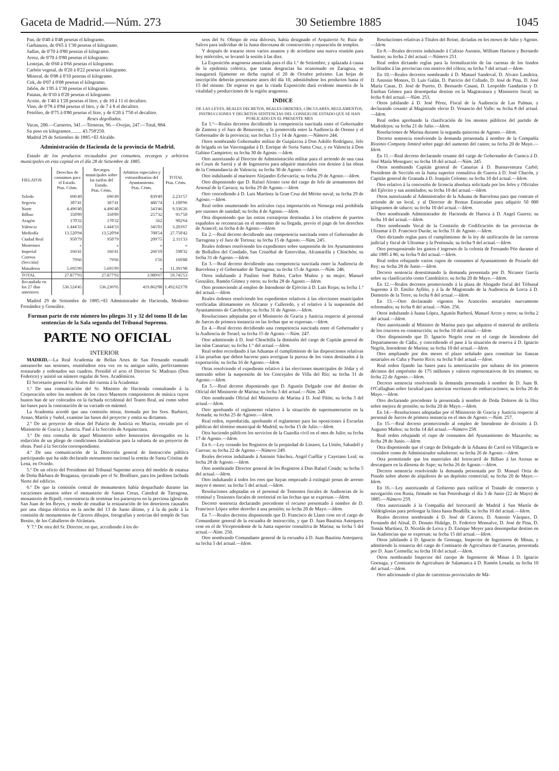Gaceta de Madrid.—Núm. 273 30 Setiembre 1885 1045
Pan, de 0'40 á 0'48 pesetas el kilogramo.
Garbanzos, de 0'65 á 1'30 pesetas el kilogramo.
Judías, de 0'70 á 0'80 pesetas el kilogramo.
Arroz, de 0'70 á 0'80 pesetas el kilogramo.
Lentejas, de 0'60 á 0'66 pesetas el kilogramo.
Carbón vegetal, de 0'20 á 0'22 pesetas el kilogramo.
Mineral, de 0'08 á 0'10 pesetas el kilogramo.
Cok, de 0'07 á 0'08 pesetas el kilogramo.
Jabón, de 1'05 á 1'30 pesetas el kilogramo.
Patatas, de 0'10 á 0'20 pesetas el kilogramo.
Aceite, de 1'40 á 1'20 pesetas el litro, y de 10 á 11 el decalitro.
Vino, de 0'78 á 0'84 pesetas el litro, y de 7 á 8 el decalitro.
Petróleo, de 0'75 á 0'80 pesetas el litro, y de 6'20 á 7'50 el decalitro.
Reses degolladas.
Vacas, 200.—Carneros, 341.—Terneras, 96.—Ovejas, 247.—Total, 884.
Su peso en kilogramos......... 43.758'250.
Madrid 29 de Setiembre de 1885.=El Alcalde.
Administración de Hacienda de la provincia de Madrid.
Estado de los productos recaudados por consumos, recargos y arbitrios municipales en esta capital en el día 28 de Setiembre de 1885.
| FIELATOS | Derechos de consumos para el Estado. Ptas. Cénts. | Recargos municipales sobre las tarifas del Estado. Ptas. Cénts. | Arbitrios especiales y extraordinarios del Ayuntamiento. Ptas. Cénts. | TOTAL Ptas. Cénts. |
| --- | --- | --- | --- | --- |
| Toledo | 696'49 | 696'49 | 839'49 | 2.231'57 |
| Segovia | 307'41 | 307'41 | 486'74 | 1.100'96 |
| Norte | 4.496'40 | 4.496'40 | 343'46 | 9.336'26 |
| Bilbao | 350'09 | 350'09 | 257'32 | 957'50 |
| Aragón | 170'32 | 170'32 | 562 | 902'64 |
| Valencia | 1.444'33 | 1.444'33 | 345'01 | 3.203'67 |
| Mediodía | 13.520'94 | 13.520'94 | 708'54 | 27.750'42 |
| Ciudad Real | 950'79 | 950'79 | 209'75 | 2.111'33 |
| Mostenses | » | » | » | » |
| Imperial | 166'41 | 166'41 | 266'10 | 598'32 |
| Correos (Sección) | 79'66 | 79'66 | 1'56 | 160'88 |
| Mataderos | 5.695'99 | 5.695'99 | » | 11.391'98 |
| TOTAL | 27.877'93 | 27.877'93 | 3.989'67 | 59.745'53 |
| Recaudado en los 27 días anteriores | 536.524'45 | 536.236'95 | 419.862'08 | 1.492.623'78 |
Madrid 29 de Setiembre de 1885.=El Administrador de Hacienda, Modesto Fernández y González.
Forman parte de este número los pliegos 31 y 32 del tomo II de las sentencias de la Sala segunda del Tribunal Supremo.
PARTE NO OFICIAL
INTERIOR
MADRID.—La Real Academia de Bellas Artes de San Fernando reanudó anteanoche sus sesiones, reuniéndose otra vez en su antiguo salón, perfectamente restaurado y ordenados sus cuadros. Presidió el acto el Director Sr. Madrazo (Don Federico) y asistió un número regular de Sres. Académicos.
El Secretario general Sr. Avalos dió cuenta á la Academia:
1.º De una comunicación del Sr. Ministro de Hacienda consultando á la Corporación sobre los nombres de los cinco Maestros compositores de música cuyos bustos han de ser colocados en la fachada occidental del Teatro Real, así como sobre las bases para la contratación de su vaciado en mármol.
La Academia acordó que una comisión mixta, formada por los Sres. Barbieri, Arnao, Martín y Suñol, examine las bases del proyecto y emita su dictamen.
2.º De un proyecto de obras del Palacio de Justicia en Murcia, enviado por el Ministerio de Gracia y Justicia. Pasó á la Sección de Arquitectura.
3.º De otra consulta de aquel Ministerio sobre honorarios devengados en la redacción de un pliego de condiciones facultativas para la subasta de un proyecto de obras. Pasó á la Sección correspondiente.
4.º De una comunicación de la Dirección general de Instrucción pública participando que ha sido declarado monumento nacional la ermita de Santa Cristina de Lena, en Oviedo.
5.º De un oficio del Presidente del Tribunal Supremo acerca del modelo de estatua de Doña Bárbara de Braganza, ejecutado por el Sr. Benlliure, para los jardines fachada Norte del edificio.
6.º De que la comisión central de monumentos había despachado durante las vacaciones asuntos sobre el monasterio de Santas Creus, Catedral de Tarragona, monasterio de Ripoll; conveniencia de terminar los pararrayos en la preciosa iglesia de San Juan de los Reyes, y modo de estudiar la restauración de los deterioros causados por una chispa eléctrica en la noche del 13 de Junio último, y á la de pedir á la comisión de monumentos de Cáceres dibujos, fotografías y noticias del templo de San Benito, de los Caballeros de Alcántara.
Y 7.º De otra del Sr. Director, en que, accediendo á los de-
seos del Sr. Obispo de esta diócesis, había designado el Arquitecto Sr. Ruiz de Salces para individuo de la Junta diocesana de construcción y reparación de templos.
Y después de tratarse otros varios asuntos y de acordarse una nueva reunión para hoy miércoles, se levantó la sesión á las diez.
La Exposición aragonesa anunciada para el día 1.º de Setiembre, y aplazada á causa de la epidemia colérica, que tantas desgracias ha ocasionado en Zaragoza, se inaugurará fijamente en dicha capital el 20 de Octubre próximo. Las hojas de inscripción deberán presentarse antes del día 10, admitiéndose los productos hasta el 15 del mismo. De esperar es que la citada Exposición dará evidente muestra de la vitalidad y producciones de la región aragonesa.
INDICE
DE LAS LEYES, REALES DECRETOS, REALES ÓRDENES, CIRCULARES, REGLAMENTOS, INSTRUCCIONES Y DECRETOS SENTENCIAS DEL CONSEJO DE ESTADO QUE SE HAN PUBLICADO EN EL PRESENTE MES
En 1.º—Reales decretos decidiendo la competencia suscitada entre el Gobernador de Zamora y el Juez de Benavente, y la promovida entre la Audiencia de Orense y el Gobernador de la provincia; sus fechas 13 y 14 de Agosto.—Número 244.
Otros nombrando Gobernador militar de Guipúzcoa á Don Adolfo Rodríguez, Jefe de brigada en las Vascongadas á D. Enrique de Soria Santa Cruz, y en Valencia á Don Gabino Campietro; su fecha 30 de Agosto.—Idem.
Otro autorizando al Director de Administración militar para el arriendo de una casa en Cours de Sarriá y al de Ingenieros para adquirir materiales con destino á las obras de la Comandancia de Valencia; su fecha 30 de Agosto.—Idem.
Otro indultando al marinero Alejandro Echevarría; su fecha 29 de Agosto.—Idem.
Otro disponiendo que D. Rafael Alonso cese del cargo de Jefe de armamentos del Arsenal de la Carraca; su fecha 29 de Agosto.—Idem.
Otro concediendo á D. Luis Martínez la Gran Cruz del Mérito naval; su fecha 29 de Agosto.—Idem.
Real orden enumerando los artículos cuya importación en Noruega está prohibida por razones de sanidad; su fecha 4 de Agosto.—Idem.
Otra disponiendo que las ostras extranjeras destinadas á los criaderos de puertos españoles se reconozcan en el momento de su llegada, previo el pago de los derechos de Arancel; su fecha 4 de Agosto.—Idem.
En 2.—Real decreto decidiendo una competencia suscitada entre el Gobernador de Tarragona y el Juez de Tortosa; su fecha 15 de Agosto.—Núm. 245.
Reales órdenes resolviendo los expedientes sobre suspensión de los Ayuntamientos de Bollullos del Condado, San Cristóbal de Entreviñas, Alcantarilla y Chinchón; su fecha 31 de Agosto.—Idem.
En 3.—Real decreto decidiendo una competencia suscitada entre la Audiencia de Barcelona y el Gobernador de Tarragona; su fecha 15 de Agosto.—Núm. 246.
Otros indultando á Paulino José Rubio, Carlos Muñoz y su mujer, Manuel González, Ramón Gómez y otros; su fecha 28 de Agosto.—Idem.
Otro promoviendo al empleo de Intendente de Ejército á D. Luis Rojas; su fecha 1.º del actual.—Idem.
Reales órdenes resolviendo los expedientes relativos á las elecciones municipales verificadas últimamente en Alicante y Culleredo, y el relativo á la suspensión del Ayuntamiento de Carchelejo; su fecha 31 de Agosto.—Idem.
Resoluciones adoptadas por el Ministerio de Gracia y Justicia respecto al personal de Jueces de primera instancia en las fechas que se expresan.—Idem.
En 4.—Real decreto decidiendo una competencia suscitada entre el Gobernador y la Audiencia de Teruel; su fecha 15 de Agosto.—Núm. 247.
Otro admitiendo á D. José Chinchilla la dimisión del cargo de Capitán general de las islas Canarias; su fecha 1.º del actual.—Idem.
Real orden recordando á las Aduanas el cumplimiento de las disposiciones relativas á las pruebas que deben hacerse para averiguar la pureza de los vinos destinados á la exportación; su fecha 16 de Agosto.—Idem.
Otras resolviendo el expediente relativo á las elecciones municipales de Jódar y el instruido sobre la suspensión de los Concejales de Villa del Río; su fecha 31 de Agosto.—Idem.
En 5.—Real decreto disponiendo que D. Agustín Delgado cese del destino de Oficial del Ministerio de Marina; su fecha 3 del actual.—Núm. 248.
Otro nombrando Oficial del Ministerio de Marina á D. José Pilón; su fecha 3 del actual.—Idem.
Otro aprobando el reglamento relativo á la situación de supernumerarios en la Armada; su fecha 25 de Agosto.—Idem.
Real orden, reproducida, aprobando el reglamento para las oposiciones á Escuelas públicas del término municipal de Madrid; su fecha 15 de Julio.—Idem.
Otra haciendo públicos los servicios de la Guardia civil en el mes de Julio; su fecha 17 de Agosto.—Idem.
En 6.—Ley creando los Registros de la propiedad de Linares, La Unión, Sabadell y Cuevas; su fecha 22 de Agosto.—Número 249.
Reales decretos indultando á Antonio Sánchez, Angel Cuéllar y Cayetano Leal; su fecha 28 de Agosto.—Idem.
Otro nombrando Director general de los Registros á Don Rafael Conde; su fecha 5 del actual.—Idem.
Otro indultando á todos los reos que hayan empezado á extinguir penas de arresto mayor ó menor; su fecha 5 del actual.—Idem.
Resoluciones adoptadas en el personal de Tenientes fiscales de Audiencias de lo criminal y Tenientes fiscales de territorial en las fechas que se expresan.—Idem.
Decreto sentencia declarando procedente el recurso presentado á nombre de D. Francisco López sobre derecho á una pensión; su fecha 20 de Mayo.—Idem.
En 7.—Reales decretos disponiendo que D. Francisco de Llano cese en el cargo de Comandante general de la escuadra de instrucción, y que D. Juan Bautista Antequera cese en el de Vicepresidente de la Junta superior consultiva de Marina; su fecha 5 del actual.—Núm. 250.
Otro nombrando Comandante general de la escuadra á D. Juan Bautista Antequera; su fecha 5 del actual.—Idem.
Resoluciones relativas á Títulos del Reino, dictadas en los meses de Julio y Agosto.—Idem.
En 8.—Reales decretos indultando á Calixto Asensio, William Harison y Bernardo Santiso; su fecha 2 del actual.—Número 251.
Real orden dictando reglas para la formalización de las cuentas de los fondos facilitados á las provincias con motivo del cólera; su fecha 7 del actual.—Idem.
En 10.—Reales decretos nombrando á D. Manuel Sandoval, D. Alvaro Landeira, D. Antonio Montes, D. Luis Galán, D. Patricio del Collado, D. José de Pina, D. José María Casas, D. José de Puerto, D. Bernardo Casani, D. Leopoldo Gandarias y D. Esteban Gómez para desempeñar destino en la Magistratura y Ministerio fiscal; su fecha 8 del actual.—Núm. 253.
Otros jubilando á D. José Pérez, Fiscal de la Audiencia de Las Palmas, y declarando cesante al Magistrado electo D. Venancio del Valle; su fecha 8 del actual.—Idem.
Real orden aprobando la clasificación de los montes públicos del partido de Madridejos; su fecha 21 de Julio.—Idem.
Resoluciones de Marina durante la segunda quincena de Agosto.—Idem.
Decreto sentencia resolviendo la demanda presentada á nombre de la Compañía Riotinto Company limited sobre pago del aumento del canon; su fecha 20 de Mayo.—Idem.
En 11.—Real decreto declarando cesante del cargo de Gobernador de Cuenca á D. José María Meseguer; su fecha 10 del actual.—Núm. 245.
Otros nombrando Capitán general de Canarias á D. Buenaventura Carbó; Presidente de Sección en la Junta superior consultiva de Guerra á D. José Chacón, y Capitán general de Granada á D. Joaquín Colomo; su fecha 10 del actual.—Idem.
Otro relativo á la concesión de licencia absoluta solicitada por los Jefes y Oficiales del Ejército y sus asimilados; su fecha 10 del actual.—Idem.
Otros autorizando al Administrador de la Aduana de Barcelona para que contrate el arriendo de un local, y al Director de Rentas Estancadas para adquirir 50 000 kilogramos de tabaco; su fecha 10 del actual.—Idem.
Otro nombrando Administrador de Hacienda de Huesca á D. Angel Guerra; su fecha 10 del actual.—Idem.
Otro nombrando Vocal de la Comisión de Codificación de las provincias de Ultramar á D. Francisco Durán; su fecha 31 de Agosto.—Idem.
Otro dictando reglas para el cumplimiento de la ley de unificación de las carreras judicial y fiscal de Ultramar y la Península; su fecha 9 del actual.—Idem.
Otro presuponiendo los gastos é ingresos de la colonia de Fernando Póo durante el año 1885 á 86; su fecha 9 del actual.—Idem.
Real orden rebajando varios cupos de consumos al Ayuntamiento de Pozuelo del Rey; su fecha 28 de Junio.—Idem.
Decreto sentencia desestimando la demanda presentada por D. Nicanor García sobre su clasificación como Catedrático; su fecha 20 de Mayo.—Idem.
En 12.—Reales decretos promoviendo á la plaza de Abogado fiscal del Tribunal Supremo á D. Emilio Ayllón, y á la de Magistrado de la Audiencia de Lorca á D. Demetrio de la Torre; su fecha 8 del actual.—Idem.
En 13.—Otro declarando vigentes los Aranceles notariales nuevamente reformados; su fecha 8 del actual.—Núm. 256.
Otros indultando á Juana López, Agustín Barberá, Manuel Arcos y otros; su fecha 2 del actual.—Idem.
Otro autorizando al Ministro de Marina para que adquiera el material de artillería de los cruceros en construcción; su fecha 10 del actual.—Idem.
Otro disponiendo que D. Ignacio Negrín cese en el cargo de Intendente del Departamento de Cádiz, y concediendo el pase á la situación de reserva á D. Ignacio Negrín, Intendente de Marina; su fecha 10 del actual.—Idem.
Otro ampliando por dos meses el plazo señalado para constituir las fianzas notariales en Cuba y Puerto Rico; su fecha 9 del actual.—Idem.
Real orden fijando las bases para la amortización por subasta de los primeros décimos del empréstito de 175 millones y valores representativos de los mismos; su fecha 22 de Agosto.—Idem.
Decreto sentencia resolviendo la demanda presentada á nombre de D. Juan B. O'Callaghan sobre facultad para autorizar escrituras de embarcaciones; su fecha 20 de Mayo.—Idem.
Otro declarando procedente la presentada á nombre de Doña Dolores de la Hoz sobre mejora de pensión; su fecha 20 de Mayo.—Idem.
En 14.—Resoluciones adoptadas por el Ministerio de Gracia y Justicia respecto al personal de Jueces de primera instancia en el mes de Agosto.—Núm. 257.
En 15.—Real decreto promoviendo al empleo de Intendente de división á D. Augusto Muñoz; su fecha 14 del actual.—Número 258.
Real orden rebajando el cupo de consumos del Ayuntamiento de Mazarrón; su fecha 28 de Junio.—Idem.
Otra disponiendo que el cargo de Delegado de la Aduana de Carril en Villagarcía se considere como de Administrador subalterno; su fecha 26 de Agosto.—Idem.
Otra permitiendo que los materiales del ferrocarril de Bilbao á las Arenas se descarguen en la dársena de Aspe; su fecha 26 de Agosto.—Idem.
Decreto sentencia resolviendo la demanda presentada por D. Manuel Ortiz de Pinedo sobre abono de alquileres de un depósito comercial; su fecha 20 de Mayo.—Idem.
En 16.—Ley autorizando al Gobierno para ratificar el Tratado de comercio y navegación con Rusia, firmado en San Petersburgo el día 3 de Junio (22 de Mayo) de 1885.—Número 259.
Otra autorizando á la Compañía del ferrocarril de Madrid á San Martín de Valdeiglesias para prolongar la línea hasta Boadilla; su fecha 10 del actual.—Idem.
Reales decretos nombrando á D. José de Cáceres, D. Antonio Vázquez, D. Fernando del Alisal, D. Donato Hidalgo, D. Federico Monsalve, D. José de Pina, D. Tomás Martínez, D. Nicolás de Leiva y D. Enrique Meyer para desempeñar destino en las Audiencias que se expresan; su fecha 15 del actual.—Idem.
Otros jubilando á D. Ignacio de Goenaga, Inspector de Ingenieros de Minas, y admitiendo la renuncia del cargo de Comisario de Agricultura de Canarias, presentada por D. Juan Cermella; su fecha 10 del actual.—Idem.
Otros nombrando Inspector del cuerpo de Ingenieros de Minas á D. Ignacio Goenaga, y Comisario de Agricultura de Salamanca á D. Ramón Losada; su fecha 10 del actual.—Idem.
Otro adicionando el plan de carreteras provinciales de Má-